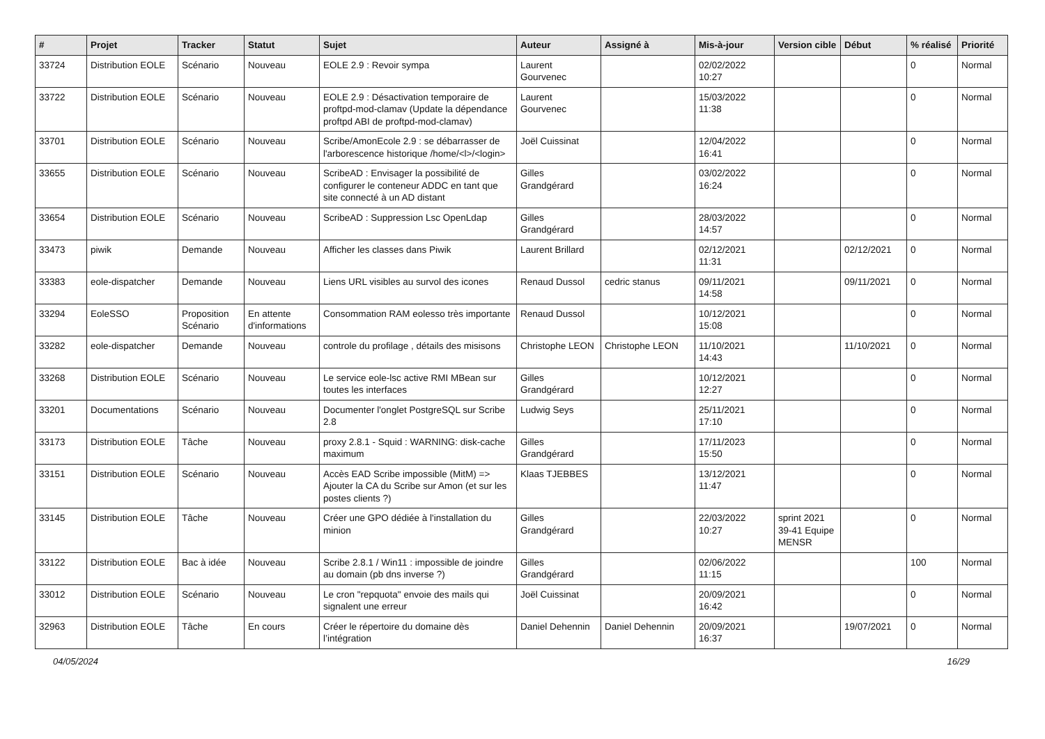| # | Projet | Tracker | Statut | Sujet | Auteur | Assigné à | Mis-à-jour | Version cible | Début | % réalisé | Priorité |
| --- | --- | --- | --- | --- | --- | --- | --- | --- | --- | --- | --- |
| 33724 | Distribution EOLE | Scénario | Nouveau | EOLE 2.9 : Revoir sympa | Laurent Gourvenec | | 02/02/2022 10:27 | | | 0 | Normal |
| 33722 | Distribution EOLE | Scénario | Nouveau | EOLE 2.9 : Désactivation temporaire de proftpd-mod-clamav (Update la dépendance proftpd ABI de proftpd-mod-clamav) | Laurent Gourvenec | | 15/03/2022 11:38 | | | 0 | Normal |
| 33701 | Distribution EOLE | Scénario | Nouveau | Scribe/AmonEcole 2.9 : se débarrasser de l'arborescence historique /home/<l>/<login> | Joël Cuissinat | | 12/04/2022 16:41 | | | 0 | Normal |
| 33655 | Distribution EOLE | Scénario | Nouveau | ScribeAD : Envisager la possibilité de configurer le conteneur ADDC en tant que site connecté à un AD distant | Gilles Grandgérard | | 03/02/2022 16:24 | | | 0 | Normal |
| 33654 | Distribution EOLE | Scénario | Nouveau | ScribeAD : Suppression Lsc OpenLdap | Gilles Grandgérard | | 28/03/2022 14:57 | | | 0 | Normal |
| 33473 | piwik | Demande | Nouveau | Afficher les classes dans Piwik | Laurent Brillard | | 02/12/2021 11:31 | | 02/12/2021 | 0 | Normal |
| 33383 | eole-dispatcher | Demande | Nouveau | Liens URL visibles au survol des icones | Renaud Dussol | cedric stanus | 09/11/2021 14:58 | | 09/11/2021 | 0 | Normal |
| 33294 | EoleSSO | Proposition Scénario | En attente d'informations | Consommation RAM eolesso très importante | Renaud Dussol | | 10/12/2021 15:08 | | | 0 | Normal |
| 33282 | eole-dispatcher | Demande | Nouveau | controle du profilage , détails des misisons | Christophe LEON | Christophe LEON | 11/10/2021 14:43 | | 11/10/2021 | 0 | Normal |
| 33268 | Distribution EOLE | Scénario | Nouveau | Le service eole-lsc active RMI MBean sur toutes les interfaces | Gilles Grandgérard | | 10/12/2021 12:27 | | | 0 | Normal |
| 33201 | Documentations | Scénario | Nouveau | Documenter l'onglet PostgreSQL sur Scribe 2.8 | Ludwig Seys | | 25/11/2021 17:10 | | | 0 | Normal |
| 33173 | Distribution EOLE | Tâche | Nouveau | proxy 2.8.1 - Squid : WARNING: disk-cache maximum | Gilles Grandgérard | | 17/11/2023 15:50 | | | 0 | Normal |
| 33151 | Distribution EOLE | Scénario | Nouveau | Accès EAD Scribe impossible (MitM) => Ajouter la CA du Scribe sur Amon (et sur les postes clients ?) | Klaas TJEBBES | | 13/12/2021 11:47 | | | 0 | Normal |
| 33145 | Distribution EOLE | Tâche | Nouveau | Créer une GPO dédiée à l'installation du minion | Gilles Grandgérard | | 22/03/2022 10:27 | sprint 2021 39-41 Equipe MENSR | | 0 | Normal |
| 33122 | Distribution EOLE | Bac à idée | Nouveau | Scribe 2.8.1 / Win11 : impossible de joindre au domain (pb dns inverse ?) | Gilles Grandgérard | | 02/06/2022 11:15 | | | 100 | Normal |
| 33012 | Distribution EOLE | Scénario | Nouveau | Le cron "repquota" envoie des mails qui signalent une erreur | Joël Cuissinat | | 20/09/2021 16:42 | | | 0 | Normal |
| 32963 | Distribution EOLE | Tâche | En cours | Créer le répertoire du domaine dès l’intégration | Daniel Dehennin | Daniel Dehennin | 20/09/2021 16:37 | | 19/07/2021 | 0 | Normal |
04/05/2024 16/29